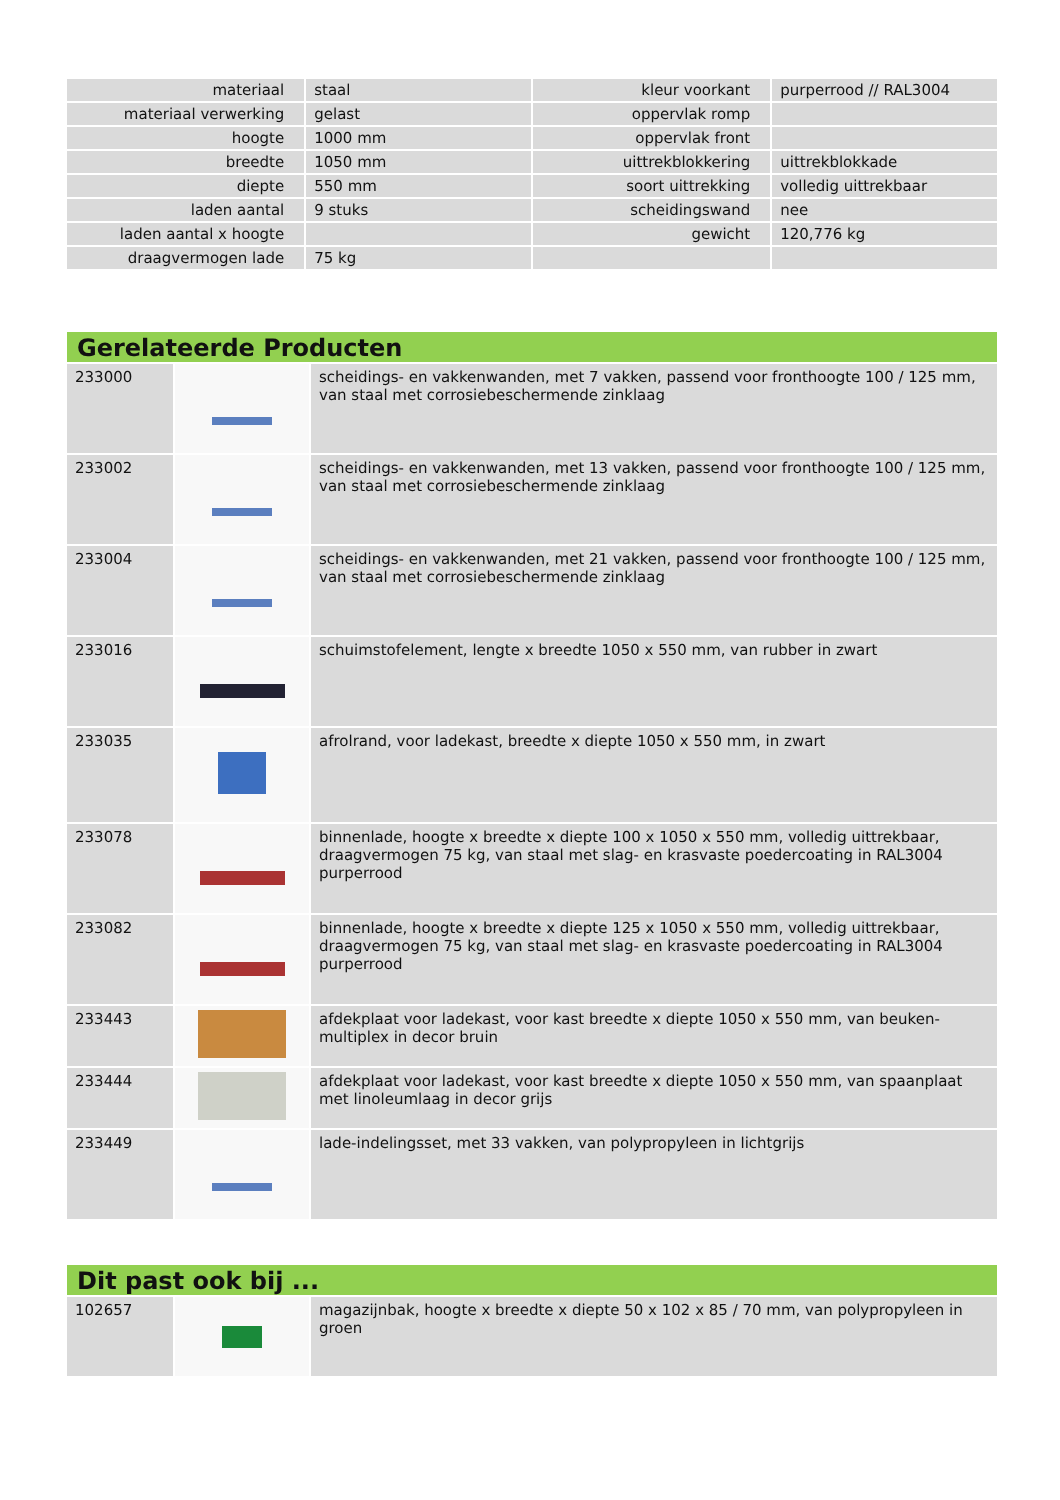| materiaal | staal | kleur voorkant | purperrood // RAL3004 |
| materiaal verwerking | gelast | oppervlak romp | |
| hoogte | 1000 mm | oppervlak front | |
| breedte | 1050 mm | uittrekblokkering | uittrekblokkade |
| diepte | 550 mm | soort uittrekking | volledig uittrekbaar |
| laden aantal | 9 stuks | scheidingswand | nee |
| laden aantal x hoogte | | gewicht | 120,776 kg |
| draagvermogen lade | 75 kg | | |
Gerelateerde Producten
| 233000 | | scheidings- en vakkenwanden, met 7 vakken, passend voor fronthoogte 100 / 125 mm, van staal met corrosiebeschermende zinklaag |
| 233002 | | scheidings- en vakkenwanden, met 13 vakken, passend voor fronthoogte 100 / 125 mm, van staal met corrosiebeschermende zinklaag |
| 233004 | | scheidings- en vakkenwanden, met 21 vakken, passend voor fronthoogte 100 / 125 mm, van staal met corrosiebeschermende zinklaag |
| 233016 | | schuimstofelement, lengte x breedte 1050 x 550 mm, van rubber in zwart |
| 233035 | | afrolrand, voor ladekast, breedte x diepte 1050 x 550 mm, in zwart |
| 233078 | | binnenlade, hoogte x breedte x diepte 100 x 1050 x 550 mm, volledig uittrekbaar, draagvermogen 75 kg, van staal met slag- en krasvaste poedercoating in RAL3004 purperrood |
| 233082 | | binnenlade, hoogte x breedte x diepte 125 x 1050 x 550 mm, volledig uittrekbaar, draagvermogen 75 kg, van staal met slag- en krasvaste poedercoating in RAL3004 purperrood |
| 233443 | | afdekplaat voor ladekast, voor kast breedte x diepte 1050 x 550 mm, van beuken-multiplex in decor bruin |
| 233444 | | afdekplaat voor ladekast, voor kast breedte x diepte 1050 x 550 mm, van spaanplaat met linoleumlaag in decor grijs |
| 233449 | | lade-indelingsset, met 33 vakken, van polypropyleen in lichtgrijs |
Dit past ook bij ...
| 102657 | | magazijnbak, hoogte x breedte x diepte 50 x 102 x 85 / 70 mm, van polypropyleen in groen |